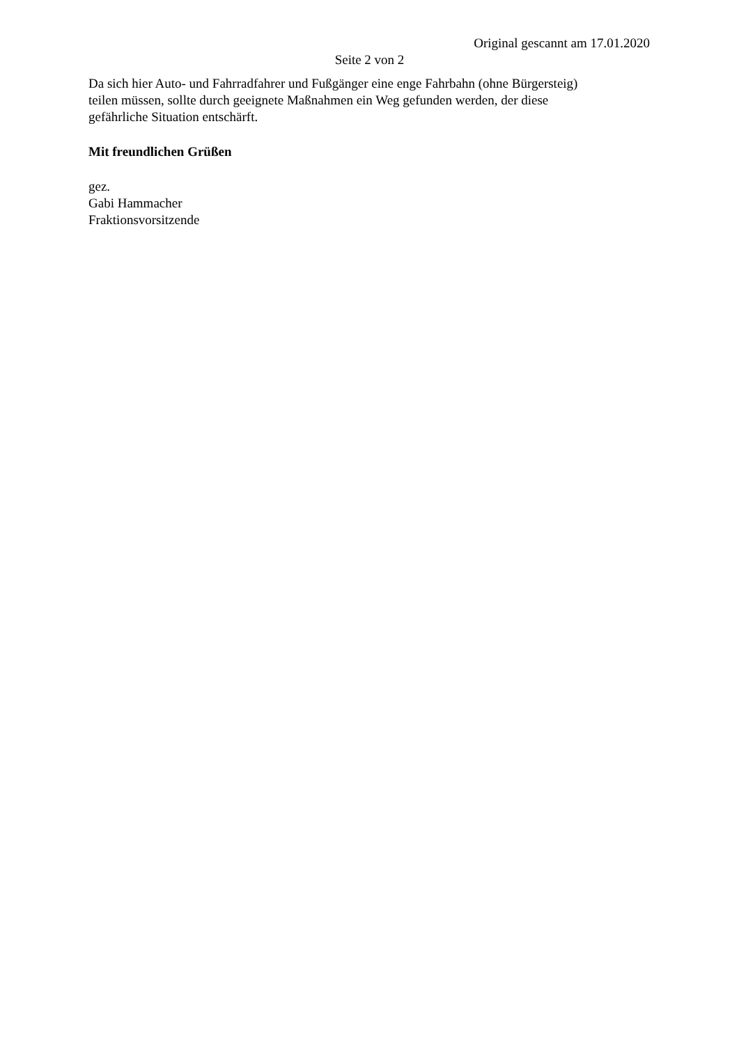Original gescannt am 17.01.2020
Seite 2 von 2
Da sich hier Auto- und Fahrradfahrer und Fußgänger eine enge Fahrbahn (ohne Bürgersteig) teilen müssen, sollte durch geeignete Maßnahmen ein Weg gefunden werden, der diese gefährliche Situation entschärft.
Mit freundlichen Grüßen
gez.
Gabi Hammacher
Fraktionsvorsitzende